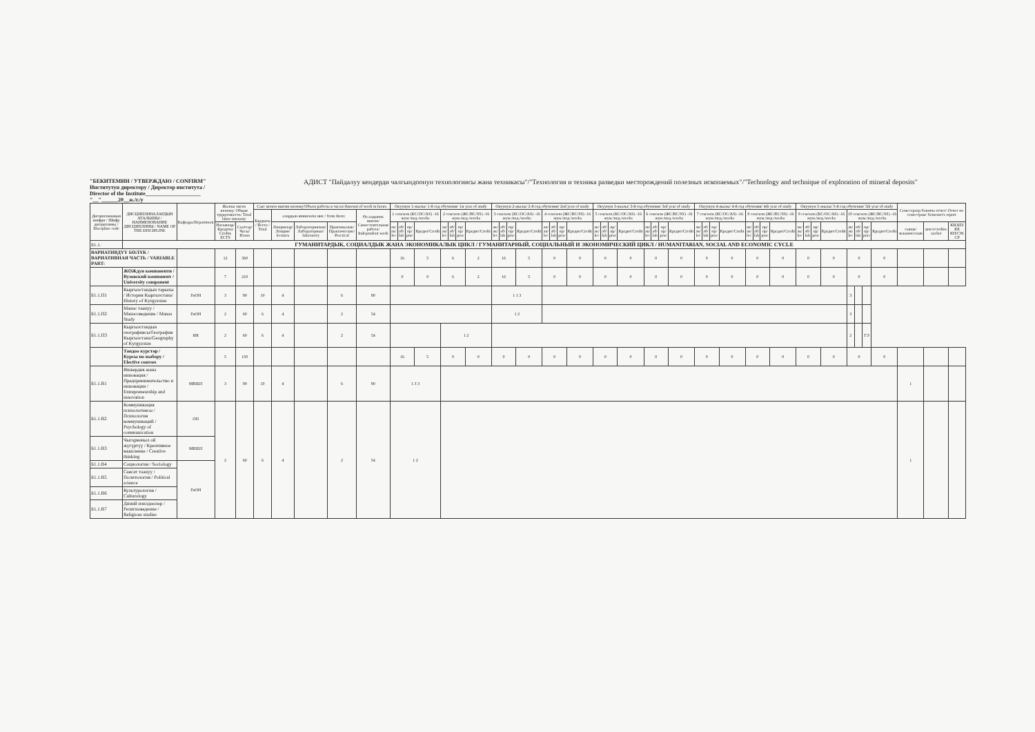"БЕКИТЕМИН / УТВЕРЖДАЮ / CONFIRM"
Институтун директору / Директор института /
Director of the Institute____________________
"__"______20__ж./г./y
АДИСТ "Пайдалуу кендерди чалгындоонун технологиясы жана техникасы"/"Технология и техника разведки месторождений полезных ископаемых"/"Technology and technique of exploration of mineral deposits"
| Дисциплинанын шифри / Шифр дисциплины / Discipline code | ДИСЦИПЛИНАЛАРДЫН АТАЛЫШЫ / НАИМЕНОВАНИЕ ДИСЦИПЛИНЫ / NAME OF THE DISCIPLINE | Кафедра/Department | Жалпы эмгек көлөмү/ Общая трудоемкость/ Total labor intensity | | Саат менен иштин көлөмү/Объем работы в часах/Amount of work in hours | | | | | Окуунун 1-жылы/ 1-й год обучения/ 1st year of study | | | | | | | | Окуунун 2-жылы/ 2-й год обучения/ 2nd year of study | | | | | | | | Окуунун 3-жылы/ 3-й год обучения/ 3rd year of study | | | | | | | | Окуунун 4-жылы/ 4-й год обучения/ 4th year of study | | | | | | | | Окуунун 5-жылы/ 5-й год обучения/ 5th year of study | | | | | | | | Семестрлер боюнча отчет/ Отчет по семестрам/ Semester's report | | |
| --- | --- | --- | --- | --- | --- | --- | --- | --- | --- | --- | --- | --- | --- | --- | --- | --- | --- | --- | --- | --- | --- | --- | --- | --- | --- | --- | --- | --- | --- | --- | --- | --- | --- | --- | --- | --- | --- | --- | --- | --- | --- | --- | --- | --- | --- | --- | --- | --- | --- | --- | --- | --- |
| | | | | | Бардыгы / Всего / Total | алардын ичинен/из них / from them: | | | Өз алдынча иштөө/ Самостоятельная работа/ Independent work | 1 сем/sem (КС/ОС/AS) -16 жум./нед./weeks | | | | 2 сем/sem (ЖС/ВС/SS) -16 жум./нед./weeks | | | | 3 сем/sem (КС/ОС/AS) -16 жум./нед./weeks | | | | 4 сем/sem (ЖС/ВС/SS) -16 жум./нед./weeks | | | | 5 сем/sem (КС/ОС/AS) -16 жум./нед./weeks | | | | 6 сем/sem (ЖС/ВС/SS) -16 жум./нед./weeks | | | | 7 сем/sem (КС/ОС/AS) -16 жум./нед./weeks | | | | 8 сем/sem (ЖС/ВС/SS) -16 жум./нед./weeks | | | | 9 сем/sem (КС/ОС/AS) -16 жум./нед./weeks | | | | 10 сем/sem (ЖС/ВС/SS) -16 жум./нед./weeks | | | | | | |
| | | | Насыялар/ Кредиты Credits ECTS | Сааттар/ Часы/ Hours | | Лекциялар/Лекции/ lectures | Лабораториялык/Лабораторные/ laboratory | Практикалык/Практические/ Practical | | лк/ лк/ lec | лб/лб/ lab | пр/ пр/ prac | Кредит/Credit | лк/ лк/ lec | лб/лб/ lab | пр/ пр/ prac | Кредит/Credit | лк/ лк/ lec | лб/лб/ lab | пр/ пр/ prac | Кредит/Credit | лк/ лк/ lec | лб/лб/ lab | пр/ пр/ prac | Кредит/Credit | лк/ лк/ lec | лб/лб/ lab | пр/ пр/ prac | Кредит/Credit | лк/ лк/ lec | лб/лб/ lab | пр/ пр/ prac | Кредит/Credit | лк/ лк/ lec | лб/лб/ lab | пр/ пр/ prac | Кредит/Credit | лк/ лк/ lec | лб/лб/ lab | пр/ пр/ prac | Кредит/Credit | лк/ лк/ lec | лб/лб/ lab | пр/ пр/ prac | Кредит/Credit | лк/ лк/ lec | лб/лб/ lab | пр/ пр/ prac | Кредит/Credit | сынак/экзамен/exam | зачет/credits-zachet | КИ,КП/КР, КП/CW, CP |
| Б1.1. | ГУМАНИТАРДЫК, СОЦИАЛДЫК ЖАНА ЭКОНОМИКАЛЫК ЦИКЛ / ГУМАНИТАРНЫЙ, СОЦИАЛЬНЫЙ И ЭКОНОМИЧЕСКИЙ ЦИКЛ / HUMANITARIAN, SOCIAL AND ECONOMIC CYCLE | | | | | | | | | | | | | | | | | | | | | | | | | | | | | | | | | | | | | | | | | | | | | | | | | | | |
| ВАРИАТИВДҮҮ БӨЛҮК / ВАРИАТИВНАЯ ЧАСТЬ / VARIABLE PART: | | | 12 | 360 | | | | | | 16 | | | 5 | 6 | | | 2 | 16 | | | 5 | 0 | | | 0 | 0 | | | 0 | 0 | | | 0 | 0 | | | 0 | 0 | | | 0 | 0 | | | 0 | 0 | | | 0 | | | |
| | ЖОЖдун компоненти / Вузовский компонент / University component | | 7 | 210 | | | | | | 0 | | | 0 | 6 | | | 2 | 16 | | | 5 | 0 | | | 0 | 0 | | | 0 | 0 | | | 0 | 0 | | | 0 | 0 | | | 0 | 0 | | | 0 | 0 | | | 0 | | | |
| Б1.1.П1 | Кыргызстандын тарыхы / История Кыргызстана/ History of Kyrgyzstan | ГиОН | 3 | 90 | 10 | 4 | | 6 | 80 | | | | | | | | | 1 1 3 | | | | | | | | | | | | | | | | | | | | | | | | | | | | 3 | | | | | | |
| Б1.1.П2 | Манас таануу / Манасоведение / Manas Study | ГиОН | 2 | 60 | 6 | 4 | | 2 | 54 | | | | | | | | | 1 2 | | | | | | | | | | | | | | | | | | | | | | | | | | | | 3 | | | | | | |
| Б1.1.П3 | Кыргызстандын географиясы/География Кыргызстана/Geography of Kyrgyzstan | ИЯ | 2 | 60 | 6 | 4 | | 2 | 54 | | | | | 1 2 | | | | | | | | | | | | | | | | | | | | | | | | | | | | | | | | 2 | | ГЭ | | | | |
| | Тандоо курстар / Курсы по выбору / Elective courses | | 5 | 150 | | | | | | 16 | | | 5 | 0 | | | 0 | 0 | | | 0 | 0 | | | 0 | 0 | | | 0 | 0 | | | 0 | 0 | | | 0 | 0 | | | 0 | 0 | | | 0 | 0 | | | 0 | | | |
| Б1.1.В1 | Ишкердик жана инновация / Предпринимательство и инновации / Entrepreneurship and innovation | МВШЛ | 3 | 90 | 10 | 4 | | 6 | 80 | 1 3 3 | | | | | | | | | | | | | | | | | | | | | | | | | | | | | | | | | | | | | | | | 1 | | |
| Б1.1.В2 | Коммуникация психологиясы / Психология коммуникаций / Psychology of communication | ОП | 2 | 60 | 6 | 4 | | 2 | 54 | 1 2 | | | | | | | | | | | | | | | | | | | | | | | | | | | | | | | | | | | | | | | | 1 | | |
| Б1.1.В3 | Чыгармачыл ой жүгүртүү / Креативное мышление / Creative thinking | МВШЛ | | | | | | | | | | | | | | | | | | | | | | | | | | | | | | | | | | | | | | | | | | | | | | | | | | |
| Б1.1.В4 | Социология / Sociology | ГиОН | | | | | | | | | | | | | | | | | | | | | | | | | | | | | | | | | | | | | | | | | | | | | | | | | | |
| Б1.1.В5 | Саясат таануу / Политология / Political science | | | | | | | | | | | | | | | | | | | | | | | | | | | | | | | | | | | | | | | | | | | | | | | | | | | |
| Б1.1.В6 | Культурология / Culturology | | | | | | | | | | | | | | | | | | | | | | | | | | | | | | | | | | | | | | | | | | | | | | | | | | | |
| Б1.1.В7 | Диний изилдөөлөр / Религиоведение / Religious studies | | | | | | | | | | | | | | | | | | | | | | | | | | | | | | | | | | | | | | | | | | | | | | | | | | | |